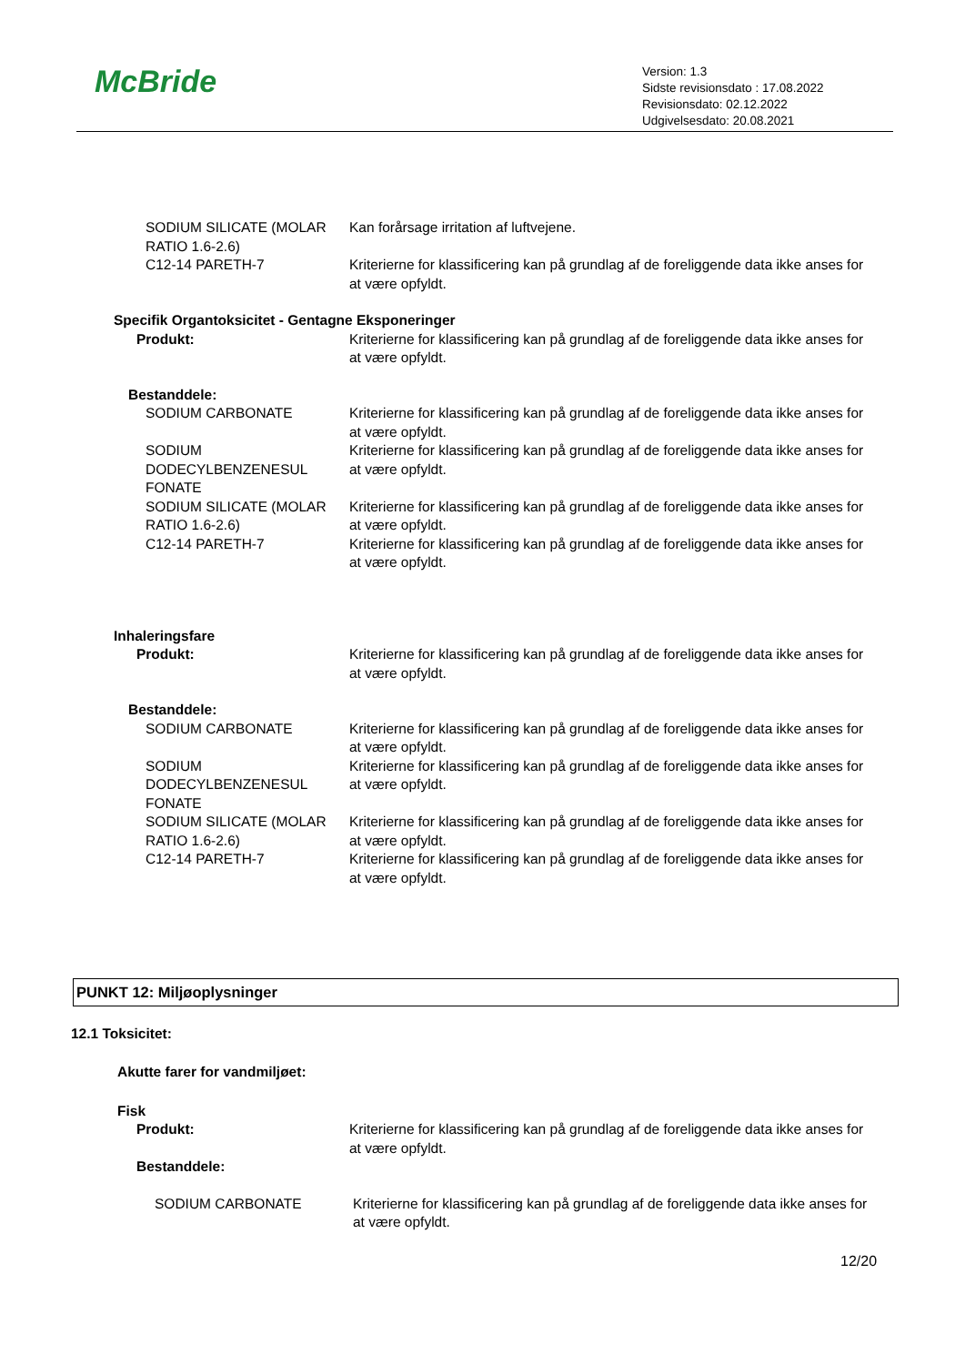McBride
Version: 1.3
Sidste revisionsdato : 17.08.2022
Revisionsdato: 02.12.2022
Udgivelsesdato: 20.08.2021
SODIUM SILICATE (MOLAR RATIO 1.6-2.6)
Kan forårsage irritation af luftvejene.
C12-14 PARETH-7 Kriterierne for klassificering kan på grundlag af de foreliggende data ikke anses for at være opfyldt.
Specifik Organtoksicitet - Gentagne Eksponeringer
Produkt: Kriterierne for klassificering kan på grundlag af de foreliggende data ikke anses for at være opfyldt.
Bestanddele:
SODIUM CARBONATE Kriterierne for klassificering kan på grundlag af de foreliggende data ikke anses for at være opfyldt.
SODIUM DODECYLBENZENESUL FONATE
Kriterierne for klassificering kan på grundlag af de foreliggende data ikke anses for at være opfyldt.
SODIUM SILICATE (MOLAR RATIO 1.6-2.6)
Kriterierne for klassificering kan på grundlag af de foreliggende data ikke anses for at være opfyldt.
C12-14 PARETH-7 Kriterierne for klassificering kan på grundlag af de foreliggende data ikke anses for at være opfyldt.
Inhaleringsfare
Produkt: Kriterierne for klassificering kan på grundlag af de foreliggende data ikke anses for at være opfyldt.
Bestanddele:
SODIUM CARBONATE Kriterierne for klassificering kan på grundlag af de foreliggende data ikke anses for at være opfyldt.
SODIUM DODECYLBENZENESUL FONATE
Kriterierne for klassificering kan på grundlag af de foreliggende data ikke anses for at være opfyldt.
SODIUM SILICATE (MOLAR RATIO 1.6-2.6)
Kriterierne for klassificering kan på grundlag af de foreliggende data ikke anses for at være opfyldt.
C12-14 PARETH-7 Kriterierne for klassificering kan på grundlag af de foreliggende data ikke anses for at være opfyldt.
PUNKT 12: Miljøoplysninger
12.1 Toksicitet:
Akutte farer for vandmiljøet:
Fisk
Produkt: Kriterierne for klassificering kan på grundlag af de foreliggende data ikke anses for at være opfyldt.
Bestanddele:
SODIUM CARBONATE Kriterierne for klassificering kan på grundlag af de foreliggende data ikke anses for at være opfyldt.
12/20